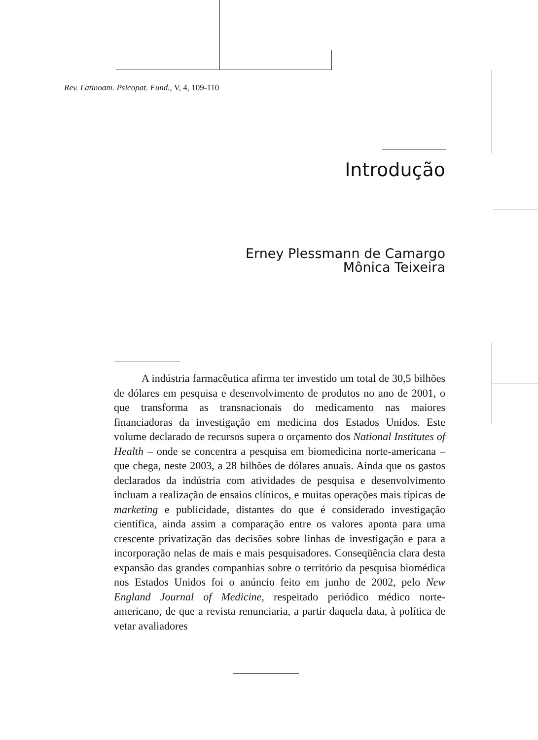Rev. Latinoam. Psicopat. Fund., V, 4, 109-110
Introdução
Erney Plessmann de Camargo
Mônica Teixeira
A indústria farmacêutica afirma ter investido um total de 30,5 bilhões de dólares em pesquisa e desenvolvimento de produtos no ano de 2001, o que transforma as transnacionais do medicamento nas maiores financiadoras da investigação em medicina dos Estados Unidos. Este volume declarado de recursos supera o orçamento dos National Institutes of Health – onde se concentra a pesquisa em biomedicina norte-americana – que chega, neste 2003, a 28 bilhões de dólares anuais. Ainda que os gastos declarados da indústria com atividades de pesquisa e desenvolvimento incluam a realização de ensaios clínicos, e muitas operações mais típicas de marketing e publicidade, distantes do que é considerado investigação científica, ainda assim a comparação entre os valores aponta para uma crescente privatização das decisões sobre linhas de investigação e para a incorporação nelas de mais e mais pesquisadores. Conseqüência clara desta expansão das grandes companhias sobre o território da pesquisa biomédica nos Estados Unidos foi o anúncio feito em junho de 2002, pelo New England Journal of Medicine, respeitado periódico médico norte-americano, de que a revista renunciaria, a partir daquela data, à política de vetar avaliadores